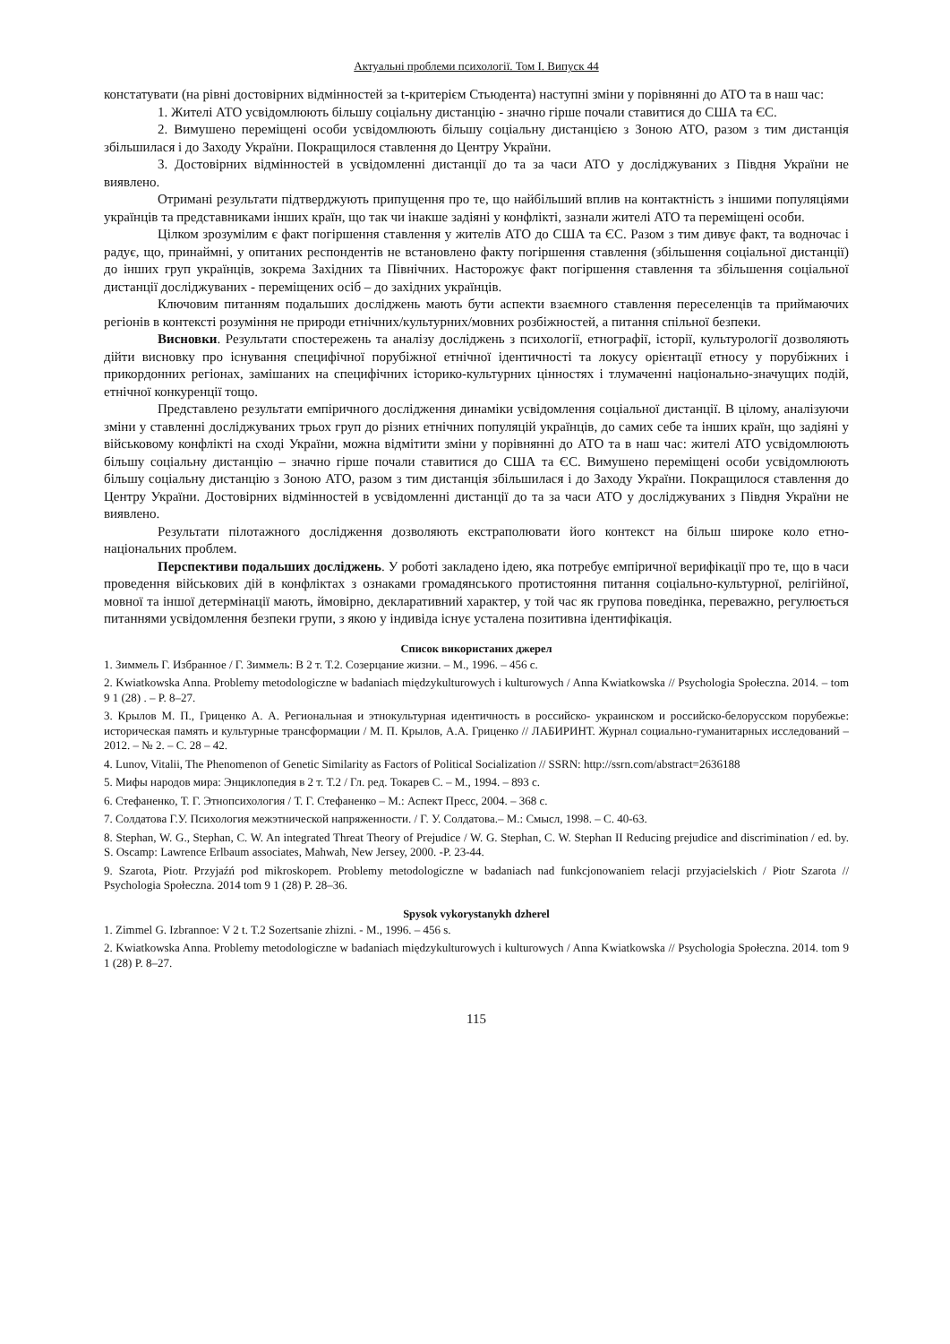Актуальні проблеми психології. Том І. Випуск 44
констатувати (на рівні достовірних відмінностей за t-критерієм Стьюдента) наступні зміни у порівнянні до АТО та в наш час:
1. Жителі АТО усвідомлюють більшу соціальну дистанцію - значно гірше почали ставитися до США та ЄС.
2. Вимушено переміщені особи усвідомлюють більшу соціальну дистанцією з Зоною АТО, разом з тим дистанція збільшилася і до Заходу України. Покращилося ставлення до Центру України.
3. Достовірних відмінностей в усвідомленні дистанції до та за часи АТО у досліджуваних з Півдня України не виявлено.
Отримані результати підтверджують припущення про те, що найбільший вплив на контактність з іншими популяціями українців та представниками інших країн, що так чи інакше задіяні у конфлікті, зазнали жителі АТО та переміщені особи.
Цілком зрозумілим є факт погіршення ставлення у жителів АТО до США та ЄС. Разом з тим дивує факт, та водночас і радує, що, принаймні, у опитаних респондентів не встановлено факту погіршення ставлення (збільшення соціальної дистанції) до інших груп українців, зокрема Західних та Північних. Насторожує факт погіршення ставлення та збільшення соціальної дистанції досліджуваних - переміщених осіб – до західних українців.
Ключовим питанням подальших досліджень мають бути аспекти взаємного ставлення переселенців та приймаючих регіонів в контексті розуміння не природи етнічних/культурних/мовних розбіжностей, а питання спільної безпеки.
Висновки. Результати спостережень та аналізу досліджень з психології, етнографії, історії, культурології дозволяють дійти висновку про існування специфічної порубіжної етнічної ідентичності та локусу орієнтації етносу у порубіжних і прикордонних регіонах, замішаних на специфічних історико-культурних цінностях і тлумаченні національно-значущих подій, етнічної конкуренції тощо.
Представлено результати емпіричного дослідження динаміки усвідомлення соціальної дистанції. В цілому, аналізуючи зміни у ставленні досліджуваних трьох груп до різних етнічних популяцій українців, до самих себе та інших країн, що задіяні у військовому конфлікті на сході України, можна відмітити зміни у порівнянні до АТО та в наш час: жителі АТО усвідомлюють більшу соціальну дистанцію – значно гірше почали ставитися до США та ЄС. Вимушено переміщені особи усвідомлюють більшу соціальну дистанцію з Зоною АТО, разом з тим дистанція збільшилася і до Заходу України. Покращилося ставлення до Центру України. Достовірних відмінностей в усвідомленні дистанції до та за часи АТО у досліджуваних з Півдня України не виявлено.
Результати пілотажного дослідження дозволяють екстраполювати його контекст на більш широке коло етно-національних проблем.
Перспективи подальших досліджень. У роботі закладено ідею, яка потребує емпіричної верифікації про те, що в часи проведення військових дій в конфліктах з ознаками громадянського протистояння питання соціально-культурної, релігійної, мовної та іншої детермінації мають, ймовірно, декларативний характер, у той час як групова поведінка, переважно, регулюється питаннями усвідомлення безпеки групи, з якою у індивіда існує усталена позитивна ідентифікація.
Список використаних джерел
1. Зиммель Г. Избранное / Г. Зиммель: В 2 т. Т.2. Созерцание жизни. – М., 1996. – 456 с.
2. Kwiatkowska Anna. Problemy metodologiczne w badaniach międzykulturowych i kulturowych / Anna Kwiatkowska // Psychologia Społeczna. 2014. – tom 9 1 (28) . – P. 8–27.
3. Крылов М. П., Гриценко А. А. Региональная и этнокультурная идентичность в российско- украинском и российско-белорусском порубежье: историческая память и культурные трансформации / М. П. Крылов, А.А. Гриценко // ЛАБИРИНТ. Журнал социально-гуманитарных исследований – 2012. – № 2. – С. 28 – 42.
4. Lunov, Vitalii, The Phenomenon of Genetic Similarity as Factors of Political Socialization // SSRN: http://ssrn.com/abstract=2636188
5. Мифы народов мира: Энциклопедия в 2 т. Т.2 / Гл. ред. Токарев С. – М., 1994. – 893 с.
6. Стефаненко, Т. Г. Этнопсихология / Т. Г. Стефаненко – М.: Аспект Пресс, 2004. – 368 с.
7. Солдатова Г.У. Психология межэтнической напряженности. / Г. У. Солдатова.– М.: Смысл, 1998. – С. 40-63.
8. Stephan, W. G., Stephan, C. W. An integrated Threat Theory of Prejudice / W. G. Stephan, C. W. Stephan II Reducing prejudice and discrimination / ed. by. S. Oscamp: Lawrence Erlbaum associates, Mahwah, New Jersey, 2000. -P. 23-44.
9. Szarota, Piotr. Przyjaźń pod mikroskopem. Problemy metodologiczne w badaniach nad funkcjonowaniem relacji przyjacielskich / Piotr Szarota // Psychologia Społeczna. 2014 tom 9 1 (28) P. 28–36.
Spysok vykorystanykh dzherel
1. Zimmel G. Izbrannoe: V 2 t. T.2 Sozertsanie zhizni. - M., 1996. – 456 s.
2. Kwiatkowska Anna. Problemy metodologiczne w badaniach międzykulturowych i kulturowych / Anna Kwiatkowska // Psychologia Społeczna. 2014. tom 9 1 (28) P. 8–27.
115